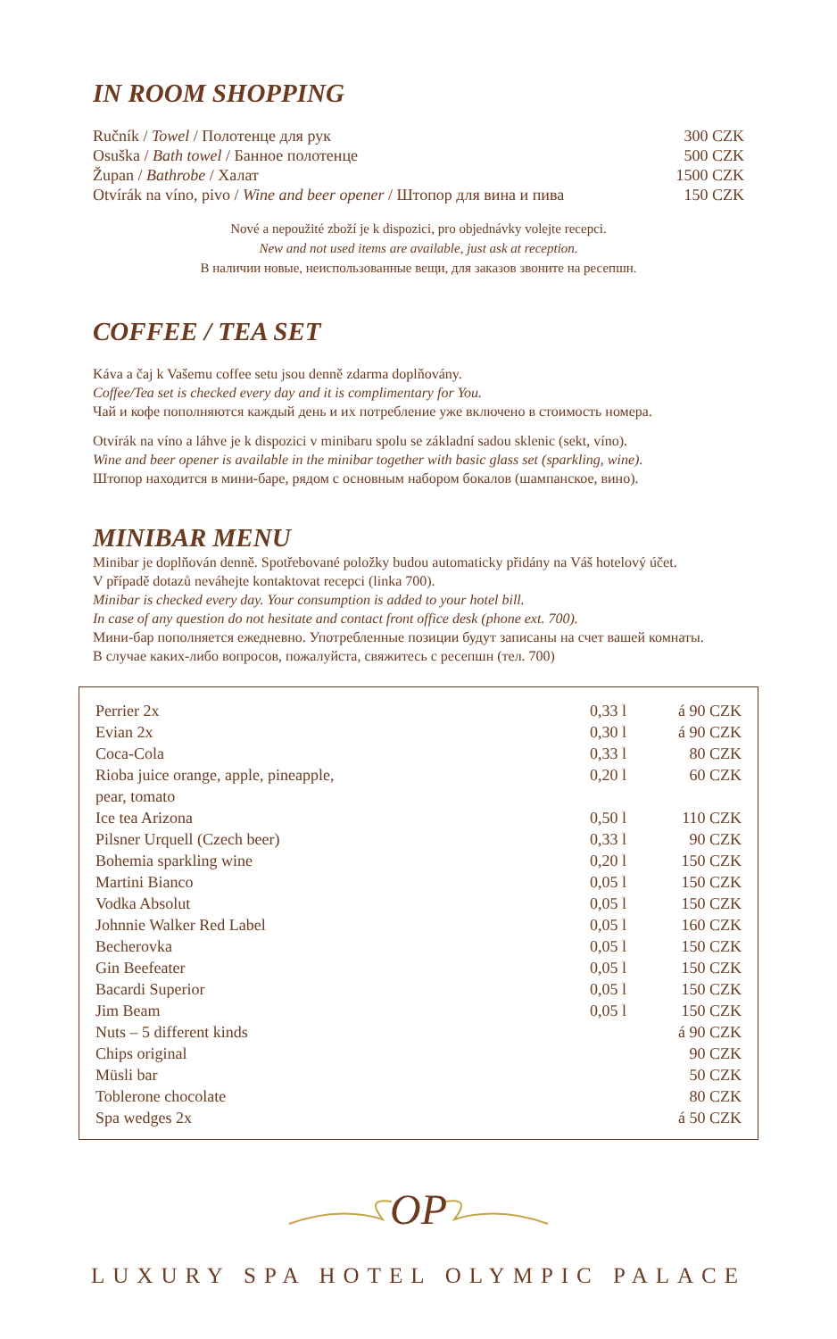IN ROOM SHOPPING
| Ručník / Towel / Полотенце для рук | 300 CZK |
| Osuška / Bath towel / Банное полотенце | 500 CZK |
| Župan / Bathrobe / Халат | 1500 CZK |
| Otvírák na víno, pivo / Wine and beer opener / Штопор для вина и пива | 150 CZK |
Nové a nepoužité zboží je k dispozici, pro objednávky volejte recepci.
New and not used items are available, just ask at reception.
В наличии новые, неиспользованные вещи, для заказов звоните на ресепшн.
COFFEE / TEA SET
Káva a čaj k Vašemu coffee setu jsou denně zdarma doplňovány.
Coffee/Tea set is checked every day and it is complimentary for You.
Чай и кофе пополняются каждый день и их потребление уже включено в стоимость номера.
Otvírák na víno a láhve je k dispozici v minibaru spolu se základní sadou sklenic (sekt, víno).
Wine and beer opener is available in the minibar together with basic glass set (sparkling, wine).
Штопор находится в мини-баре, рядом с основным набором бокалов (шампанское, вино).
MINIBAR MENU
Minibar je doplňován denně. Spotřebované položky budou automaticky přidány na Váš hotelový účet.
V případě dotazů neváhejte kontaktovat recepci (linka 700).
Minibar is checked every day. Your consumption is added to your hotel bill.
In case of any question do not hesitate and contact front office desk (phone ext. 700).
Мини-бар пополняется ежедневно. Употребленные позиции будут записаны на счет вашей комнаты.
В случае каких-либо вопросов, пожалуйста, свяжитесь с ресепшн (тел. 700)
| Perrier 2x | 0,33 l | á 90 CZK |
| Evian 2x | 0,30 l | á 90 CZK |
| Coca-Cola | 0,33 l | 80 CZK |
| Rioba juice orange, apple, pineapple, pear, tomato | 0,20 l | 60 CZK |
| Ice tea Arizona | 0,50 l | 110 CZK |
| Pilsner Urquell (Czech beer) | 0,33 l | 90 CZK |
| Bohemia sparkling wine | 0,20 l | 150 CZK |
| Martini Bianco | 0,05 l | 150 CZK |
| Vodka Absolut | 0,05 l | 150 CZK |
| Johnnie Walker Red Label | 0,05 l | 160 CZK |
| Becherovka | 0,05 l | 150 CZK |
| Gin Beefeater | 0,05 l | 150 CZK |
| Bacardi Superior | 0,05 l | 150 CZK |
| Jim Beam | 0,05 l | 150 CZK |
| Nuts – 5 different kinds | | á 90 CZK |
| Chips original | | 90 CZK |
| Müsli bar | | 50 CZK |
| Toblerone chocolate | | 80 CZK |
| Spa wedges 2x | | á 50 CZK |
OP
LUXURY SPA HOTEL OLYMPIC PALACE